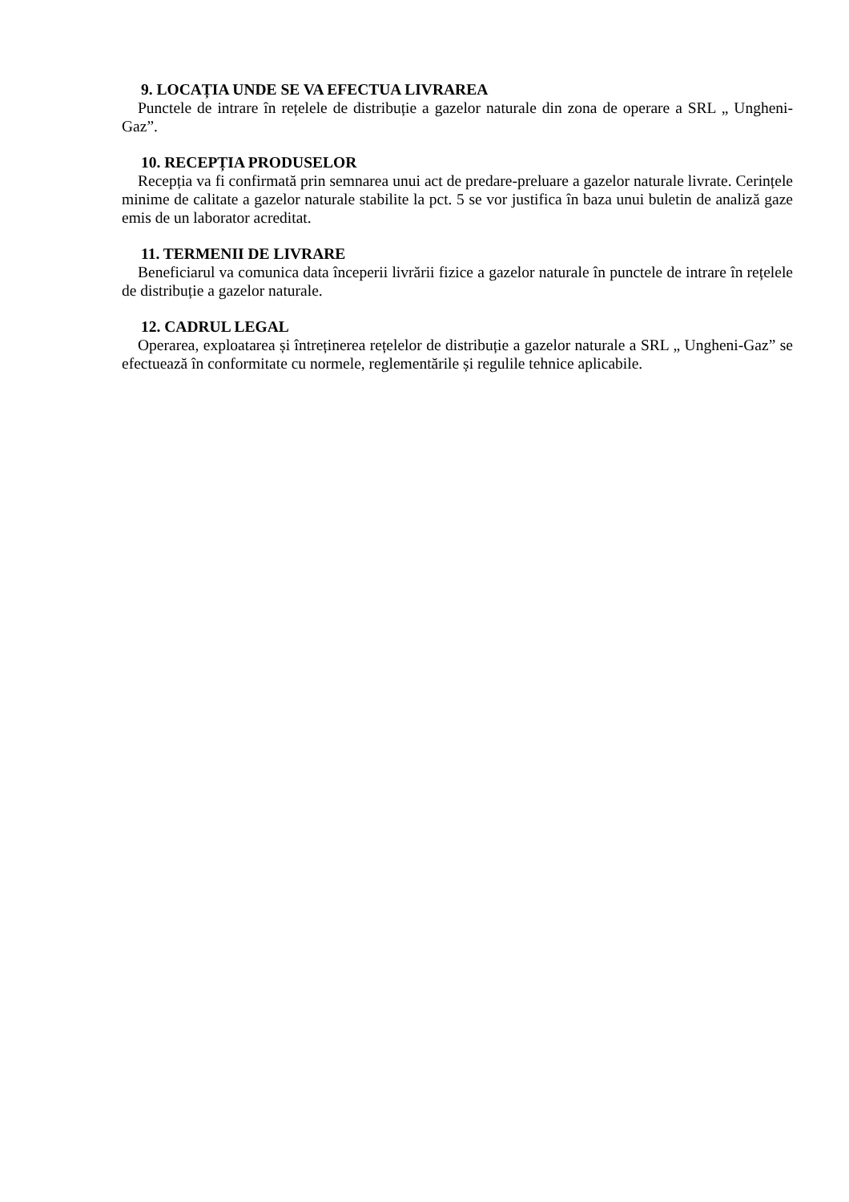9. LOCAȚIA UNDE SE VA EFECTUA LIVRAREA
Punctele de intrare în rețelele de distribuție a gazelor naturale din zona de operare a SRL „ Ungheni-Gaz”.
10. RECEPȚIA PRODUSELOR
Recepția va fi confirmată prin semnarea unui act de predare-preluare a gazelor naturale livrate. Cerințele minime de calitate a gazelor naturale stabilite la pct. 5 se vor justifica în baza unui buletin de analiză gaze emis de un laborator acreditat.
11. TERMENII DE LIVRARE
Beneficiarul va comunica data începerii livrării fizice a gazelor naturale în punctele de intrare în rețelele de distribuție a gazelor naturale.
12. CADRUL LEGAL
Operarea, exploatarea și întreținerea rețelelor de distribuție a gazelor naturale a SRL „ Ungheni-Gaz” se efectuează în conformitate cu normele, reglementările și regulile tehnice aplicabile.